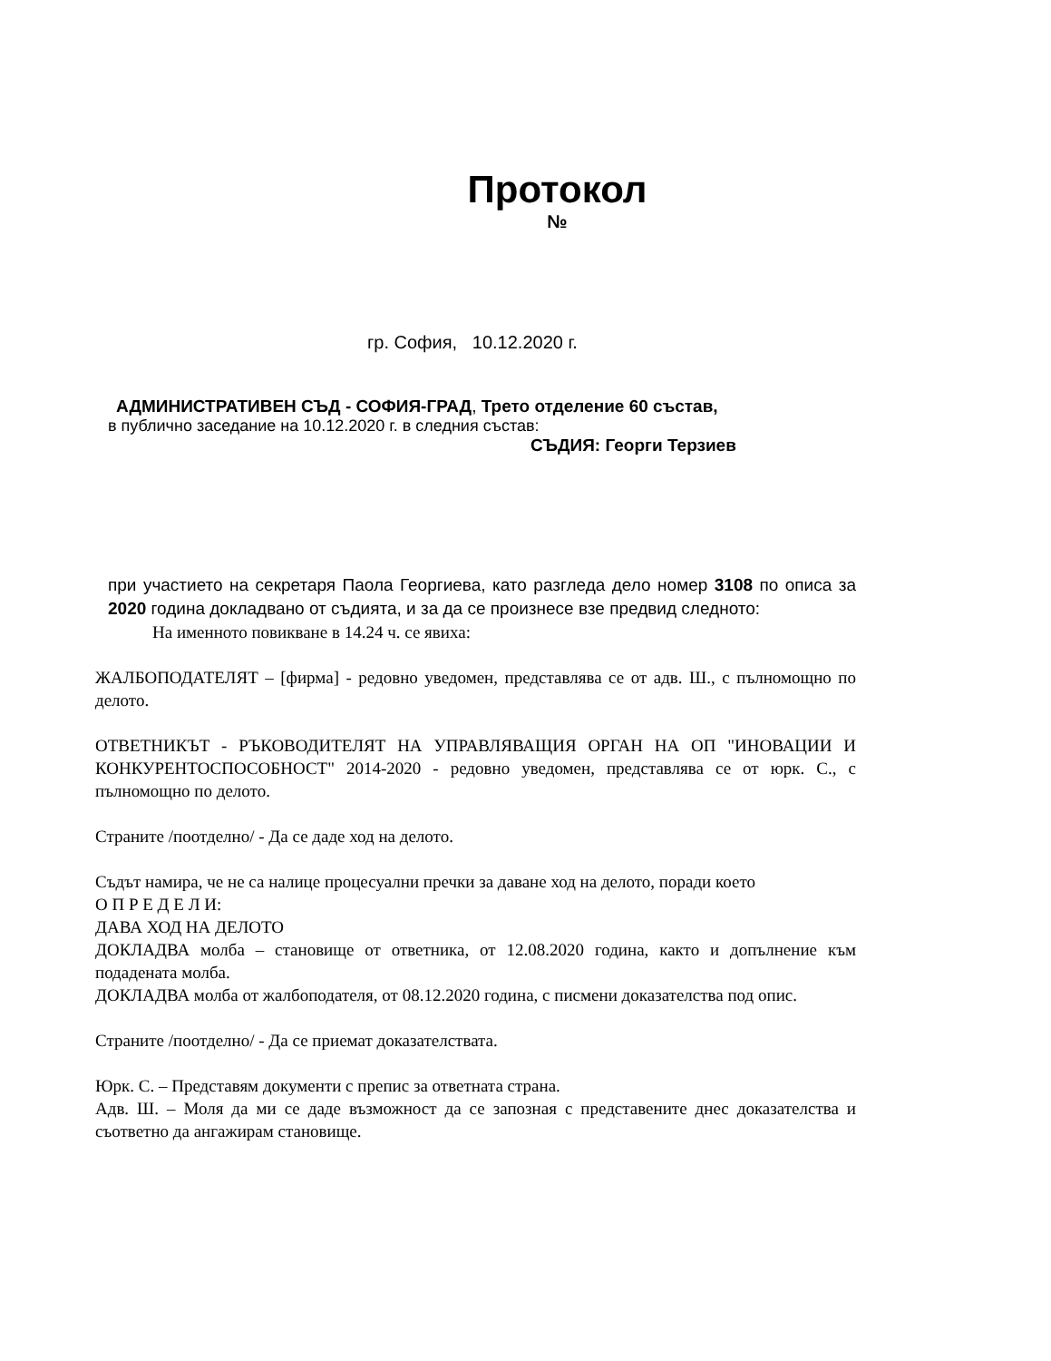Протокол
№
гр. София, 10.12.2020 г.
АДМИНИСТРАТИВЕН СЪД - СОФИЯ-ГРАД, Трето отделение 60 състав,
в публично заседание на 10.12.2020 г. в следния състав:
СЪДИЯ: Георги Терзиев
при участието на секретаря Паола Георгиева, като разгледа дело номер 3108 по описа за 2020 година докладвано от съдията, и за да се произнесе взе предвид следното:
На именното повикване в 14.24 ч. се явиха:
ЖАЛБОПОДАТЕЛЯТ – [фирма] - редовно уведомен, представлява се от адв. Ш., с пълномощно по делото.
ОТВЕТНИКЪТ - РЪКОВОДИТЕЛЯТ НА УПРАВЛЯВАЩИЯ ОРГАН НА ОП "ИНОВАЦИИ И КОНКУРЕНТОСПОСОБНОСТ" 2014-2020 - редовно уведомен, представлява се от юрк. С., с пълномощно по делото.
Страните /поотделно/ - Да се даде ход на делото.
Съдът намира, че не са налице процесуални пречки за даване ход на делото, поради което
О П Р Е Д Е Л И:
ДАВА ХОД НА ДЕЛОТО
ДОКЛАДВА молба – становище от ответника, от 12.08.2020 година, както и допълнение към подадената молба.
ДОКЛАДВА молба от жалбоподателя, от 08.12.2020 година, с писмени доказателства под опис.
Страните /поотделно/ - Да се приемат доказателствата.
Юрк. С. – Представям документи с препис за ответната страна.
Адв. Ш. – Моля да ми се даде възможност да се запозная с представените днес доказателства и съответно да ангажирам становище.